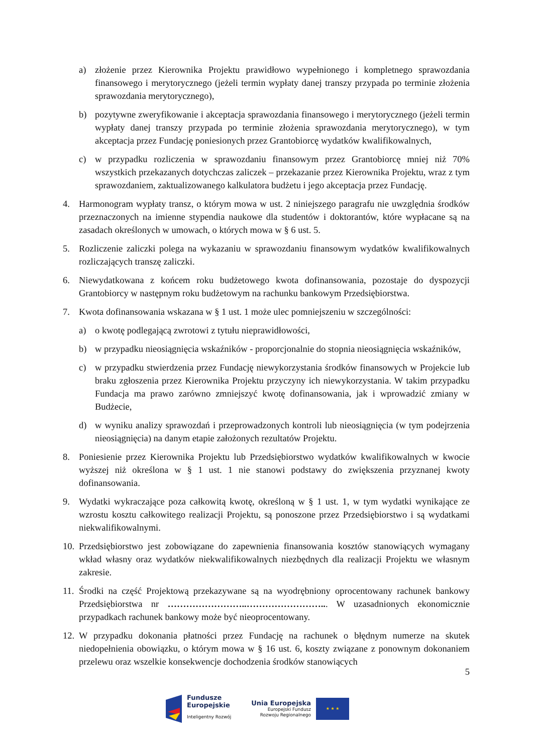a) złożenie przez Kierownika Projektu prawidłowo wypełnionego i kompletnego sprawozdania finansowego i merytorycznego (jeżeli termin wypłaty danej transzy przypada po terminie złożenia sprawozdania merytorycznego),
b) pozytywne zweryfikowanie i akceptacja sprawozdania finansowego i merytorycznego (jeżeli termin wypłaty danej transzy przypada po terminie złożenia sprawozdania merytorycznego), w tym akceptacja przez Fundację poniesionych przez Grantobiorcę wydatków kwalifikowalnych,
c) w przypadku rozliczenia w sprawozdaniu finansowym przez Grantobiorcę mniej niż 70% wszystkich przekazanych dotychczas zaliczek – przekazanie przez Kierownika Projektu, wraz z tym sprawozdaniem, zaktualizowanego kalkulatora budżetu i jego akceptacja przez Fundację.
4. Harmonogram wypłaty transz, o którym mowa w ust. 2 niniejszego paragrafu nie uwzględnia środków przeznaczonych na imienne stypendia naukowe dla studentów i doktorantów, które wypłacane są na zasadach określonych w umowach, o których mowa w § 6 ust. 5.
5. Rozliczenie zaliczki polega na wykazaniu w sprawozdaniu finansowym wydatków kwalifikowalnych rozliczających transzę zaliczki.
6. Niewydatkowana z końcem roku budżetowego kwota dofinansowania, pozostaje do dyspozycji Grantobiorcy w następnym roku budżetowym na rachunku bankowym Przedsiębiorstwa.
7. Kwota dofinansowania wskazana w § 1 ust. 1 może ulec pomniejszeniu w szczególności:
a) o kwotę podlegającą zwrotowi z tytułu nieprawidłowości,
b) w przypadku nieosiągnięcia wskaźników - proporcjonalnie do stopnia nieosiągnięcia wskaźników,
c) w przypadku stwierdzenia przez Fundację niewykorzystania środków finansowych w Projekcie lub braku zgłoszenia przez Kierownika Projektu przyczyny ich niewykorzystania. W takim przypadku Fundacja ma prawo zarówno zmniejszyć kwotę dofinansowania, jak i wprowadzić zmiany w Budżecie,
d) w wyniku analizy sprawozdań i przeprowadzonych kontroli lub nieosiągnięcia (w tym podejrzenia nieosiągnięcia) na danym etapie założonych rezultatów Projektu.
8. Poniesienie przez Kierownika Projektu lub Przedsiębiorstwo wydatków kwalifikowalnych w kwocie wyższej niż określona w § 1 ust. 1 nie stanowi podstawy do zwiększenia przyznanej kwoty dofinansowania.
9. Wydatki wykraczające poza całkowitą kwotę, określoną w § 1 ust. 1, w tym wydatki wynikające ze wzrostu kosztu całkowitego realizacji Projektu, są ponoszone przez Przedsiębiorstwo i są wydatkami niekwalifikowalnymi.
10. Przedsiębiorstwo jest zobowiązane do zapewnienia finansowania kosztów stanowiących wymagany wkład własny oraz wydatków niekwalifikowalnych niezbędnych dla realizacji Projektu we własnym zakresie.
11. Środki na część Projektową przekazywane są na wyodrębniony oprocentowany rachunek bankowy Przedsiębiorstwa nr ……………………..……………………... W uzasadnionych ekonomicznie przypadkach rachunek bankowy może być nieoprocentowany.
12. W przypadku dokonania płatności przez Fundację na rachunek o błędnym numerze na skutek niedopełnienia obowiązku, o którym mowa w § 16 ust. 6, koszty związane z ponownym dokonaniem przelewu oraz wszelkie konsekwencje dochodzenia środków stanowiących
5
Fundusze
Europejskie
Inteligentny Rozwój
Unia Europejska
Europejski Fundusz
Rozwoju Regionalnego
★ ★ ★